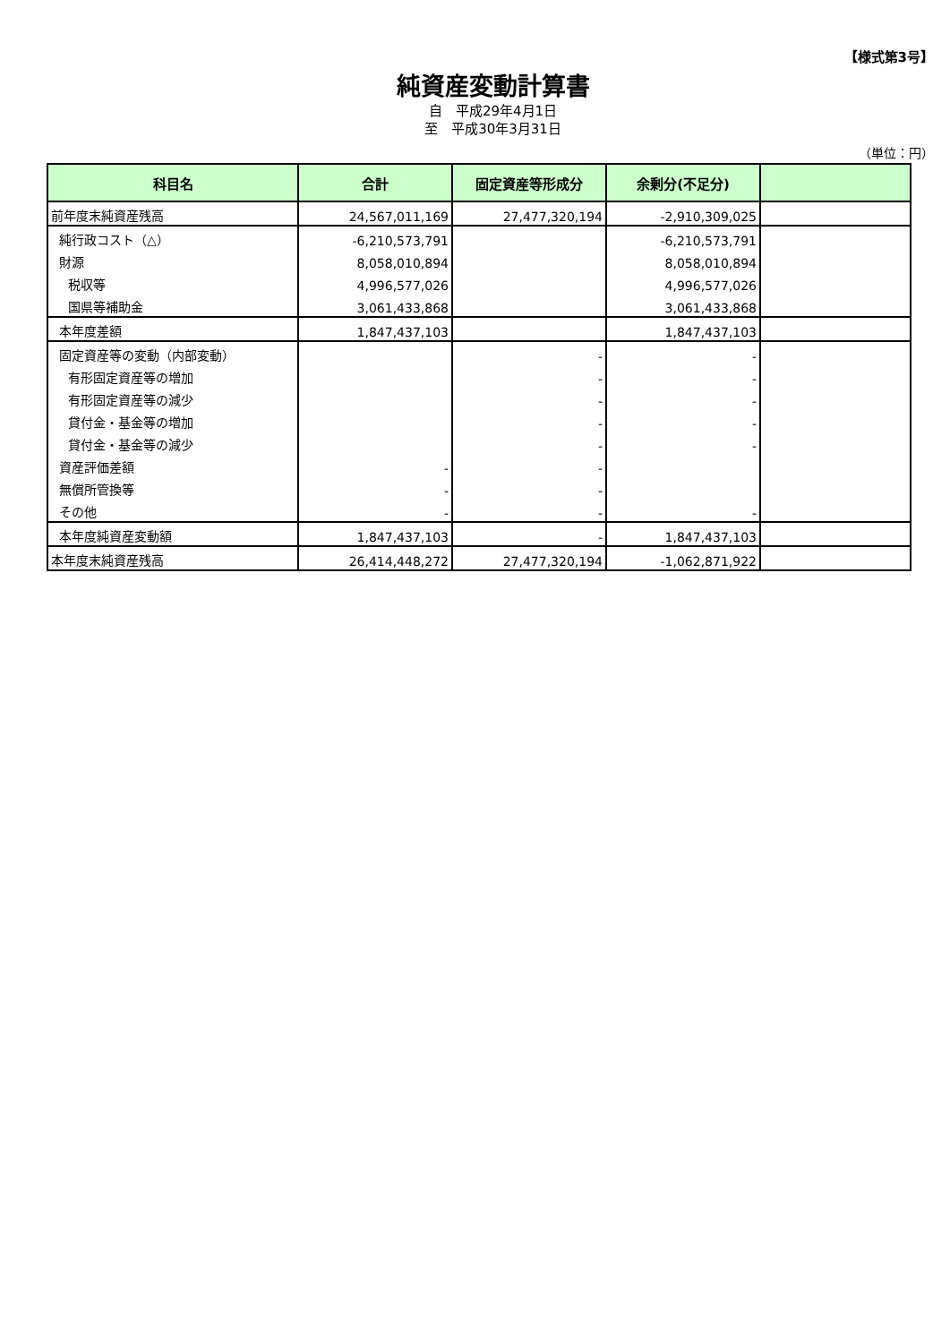【様式第3号】
純資産変動計算書
自　平成29年4月1日
至　平成30年3月31日
（単位：円）
| 科目名 | 合計 | 固定資産等形成分 | 余剰分(不足分) | |
| --- | --- | --- | --- | --- |
| 前年度末純資産残高 | 24,567,011,169 | 27,477,320,194 | -2,910,309,025 | |
| 純行政コスト（△） | -6,210,573,791 | | -6,210,573,791 | |
| 財源 | 8,058,010,894 | | 8,058,010,894 | |
| 税収等 | 4,996,577,026 | | 4,996,577,026 | |
| 国県等補助金 | 3,061,433,868 | | 3,061,433,868 | |
| 本年度差額 | 1,847,437,103 | | 1,847,437,103 | |
| 固定資産等の変動（内部変動） | | - | - | |
| 有形固定資産等の増加 | | - | - | |
| 有形固定資産等の減少 | | - | - | |
| 貸付金・基金等の増加 | | - | - | |
| 貸付金・基金等の減少 | | - | - | |
| 資産評価差額 | - | - | | |
| 無償所管換等 | - | - | | |
| その他 | - | - | - | |
| 本年度純資産変動額 | 1,847,437,103 | - | 1,847,437,103 | |
| 本年度末純資産残高 | 26,414,448,272 | 27,477,320,194 | -1,062,871,922 | |